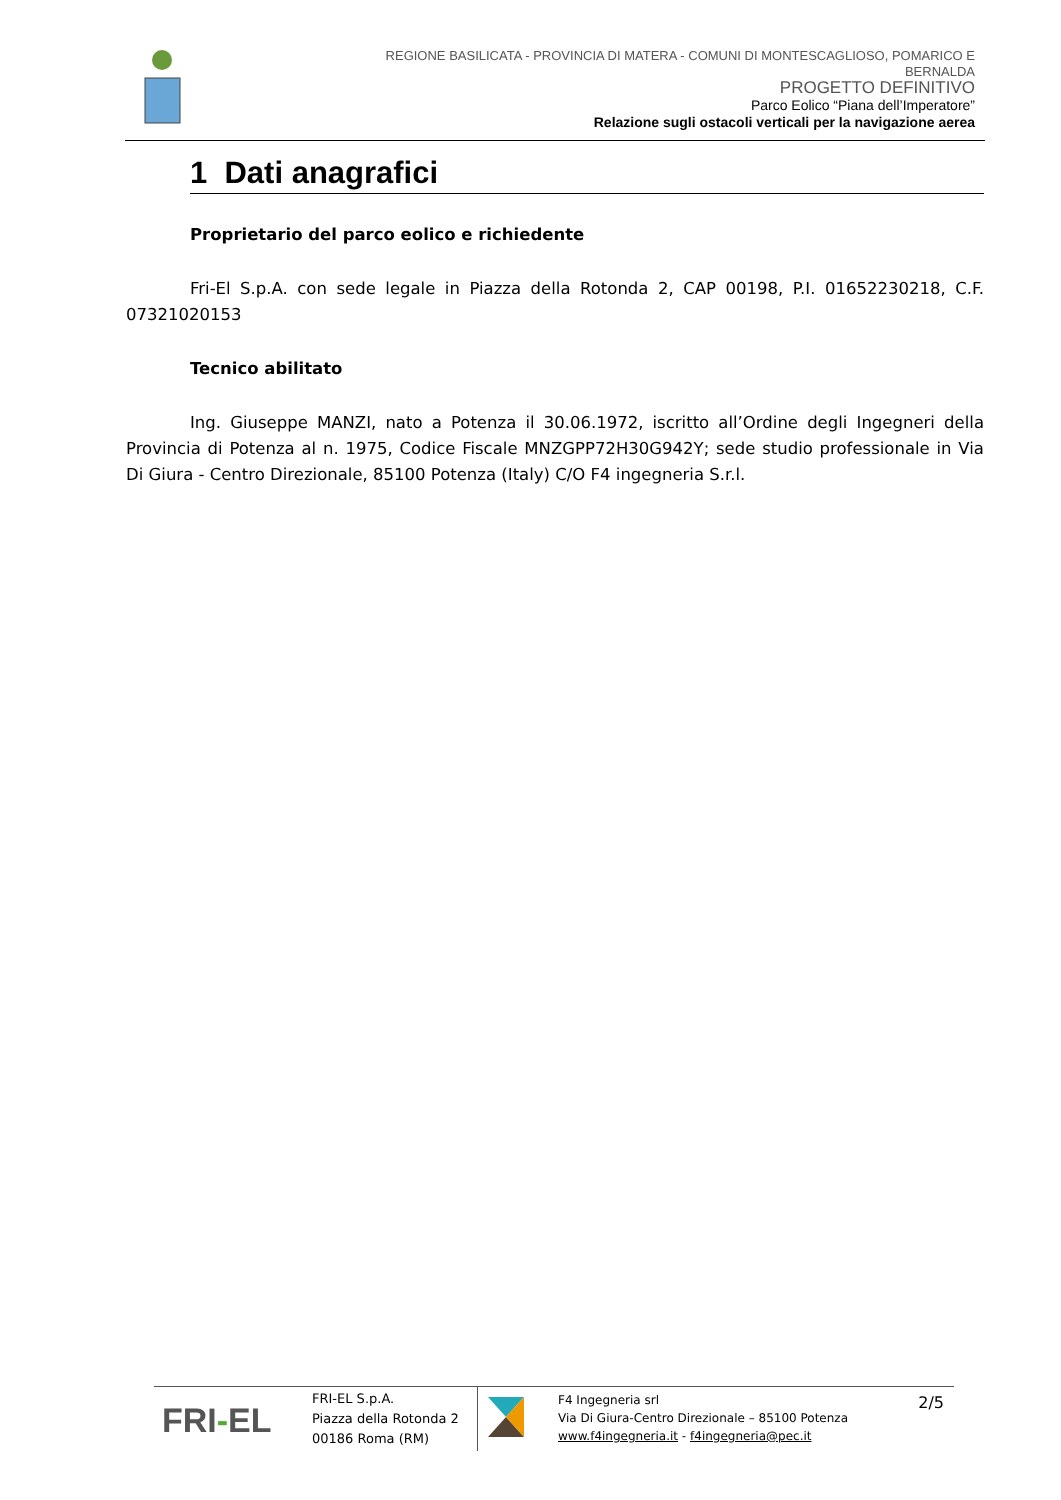REGIONE BASILICATA - PROVINCIA DI MATERA - COMUNI DI MONTESCAGLIOSO, POMARICO E
BERNALDA
PROGETTO DEFINITIVO
Parco Eolico “Piana dell’Imperatore”
Relazione sugli ostacoli verticali per la navigazione aerea
1 Dati anagrafici
Proprietario del parco eolico e richiedente
Fri-El S.p.A. con sede legale in Piazza della Rotonda 2, CAP 00198, P.I. 01652230218, C.F. 07321020153
Tecnico abilitato
Ing. Giuseppe MANZI, nato a Potenza il 30.06.1972, iscritto all’Ordine degli Ingegneri della Provincia di Potenza al n. 1975, Codice Fiscale MNZGPP72H30G942Y; sede studio professionale in Via Di Giura - Centro Direzionale, 85100 Potenza (Italy) C/O F4 ingegneria S.r.l.
FRI-EL
FRI-EL S.p.A.
Piazza della Rotonda 2
00186 Roma (RM)
F4 Ingegneria srl
Via Di Giura-Centro Direzionale – 85100 Potenza
www.f4ingegneria.it - f4ingegneria@pec.it
2/5